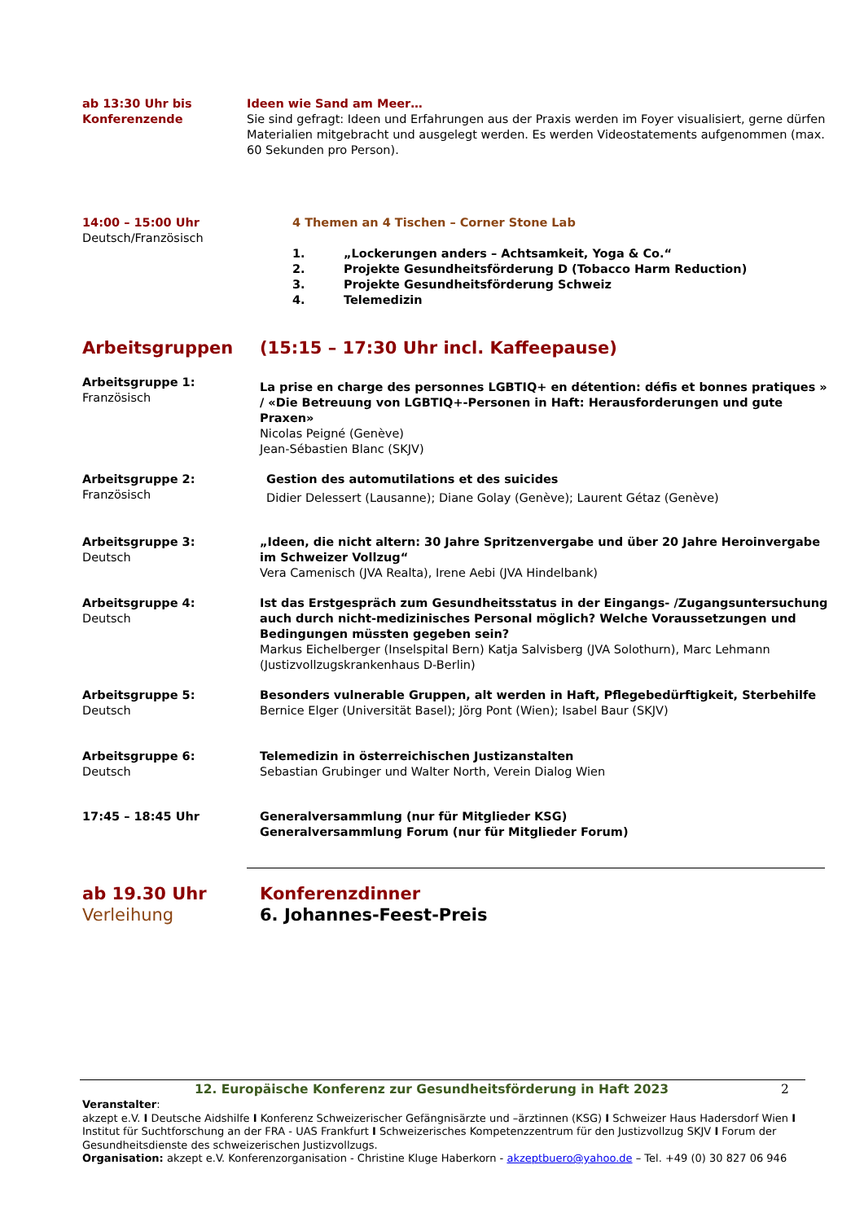ab 13:30 Uhr bis
Konferenzende
Ideen wie Sand am Meer…
Sie sind gefragt: Ideen und Erfahrungen aus der Praxis werden im Foyer visualisiert, gerne dürfen Materialien mitgebracht und ausgelegt werden. Es werden Videostatements aufgenommen (max. 60 Sekunden pro Person).
14:00 – 15:00 Uhr
Deutsch/Französisch
4 Themen an 4 Tischen – Corner Stone Lab
1. „Lockerungen anders – Achtsamkeit, Yoga & Co.“
2. Projekte Gesundheitsförderung D (Tobacco Harm Reduction)
3. Projekte Gesundheitsförderung Schweiz
4. Telemedizin
Arbeitsgruppen (15:15 – 17:30 Uhr incl. Kaffeepause)
Arbeitsgruppe 1:
Französisch
La prise en charge des personnes LGBTIQ+ en détention: défis et bonnes pratiques » / «Die Betreuung von LGBTIQ+-Personen in Haft: Herausforderungen und gute Praxen»
Nicolas Peigné (Genève)
Jean-Sébastien Blanc (SKJV)
Arbeitsgruppe 2:
Französisch
Gestion des automutilations et des suicides
Didier Delessert (Lausanne); Diane Golay (Genève); Laurent Gétaz (Genève)
Arbeitsgruppe 3:
Deutsch
„Ideen, die nicht altern: 30 Jahre Spritzenvergabe und über 20 Jahre Heroinvergabe im Schweizer Vollzug“
Vera Camenisch (JVA Realta), Irene Aebi (JVA Hindelbank)
Arbeitsgruppe 4:
Deutsch
Ist das Erstgespräch zum Gesundheitsstatus in der Eingangs- /Zugangsuntersuchung auch durch nicht-medizinisches Personal möglich? Welche Voraussetzungen und Bedingungen müssten gegeben sein?
Markus Eichelberger (Inselspital Bern) Katja Salvisberg (JVA Solothurn), Marc Lehmann (Justizvollzugskrankenhaus D-Berlin)
Arbeitsgruppe 5:
Deutsch
Besonders vulnerable Gruppen, alt werden in Haft, Pflegebedürftigkeit, Sterbehilfe
Bernice Elger (Universität Basel); Jörg Pont (Wien); Isabel Baur (SKJV)
Arbeitsgruppe 6:
Deutsch
Telemedizin in österreichischen Justizanstalten
Sebastian Grubinger und Walter North, Verein Dialog Wien
17:45 – 18:45 Uhr Generalversammlung (nur für Mitglieder KSG)
Generalversammlung Forum (nur für Mitglieder Forum)
ab 19.30 Uhr
Verleihung
Konferenzdinner
6. Johannes-Feest-Preis
12. Europäische Konferenz zur Gesundheitsförderung in Haft 2023
2
Veranstalter:
akzept e.V. I Deutsche Aidshilfe I Konferenz Schweizerischer Gefängnisärzte und –ärztinnen (KSG) I Schweizer Haus Hadersdorf Wien I Institut für Suchtforschung an der FRA - UAS Frankfurt I Schweizerisches Kompetenzzentrum für den Justizvollzug SKJV I Forum der Gesundheitsdienste des schweizerischen Justizvollzugs.
Organisation: akzept e.V. Konferenzorganisation - Christine Kluge Haberkorn - akzeptbuero@yahoo.de – Tel. +49 (0) 30 827 06 946